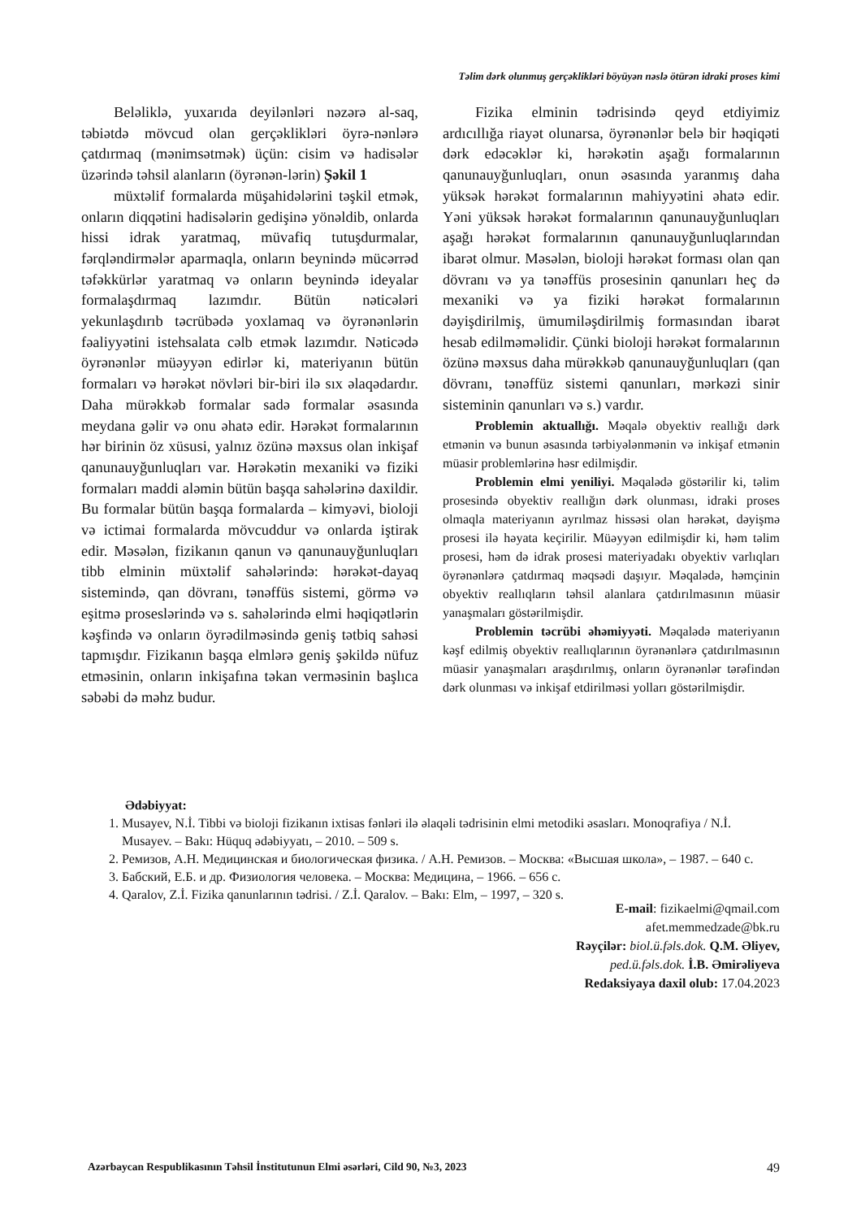Təlim dərk olunmuş gerçəklikləri böyüyən nəslə ötürən idraki proses kimi
Beləliklə, yuxarıda deyilənləri nəzərə al-saq, təbiətdə mövcud olan gerçəklikləri öyrə-nənlərə çatdırmaq (mənimsətmək) üçün: cisim və hadisələr üzərində təhsil alanların (öyrənən-lərin) Şəkil 1
müxtəlif formalarda müşahidələrini təşkil etmək, onların diqqətini hadisələrin gedişinə yönəldib, onlarda hissi idrak yaratmaq, müvafiq tutuşdurmalar, fərqləndirmələr aparmaqla, onların beynində mücərrəd təfəkkürlər yaratmaq və onların beynində ideyalar formalaşdırmaq lazımdır. Bütün nəticələri yekunlaşdırıb təcrübədə yoxlamaq və öyrənənlərin fəaliyyətini istehsalata cəlb etmək lazımdır. Nəticədə öyrənənlər müəyyən edirlər ki, materiyanın bütün formaları və hərəkət növləri bir-biri ilə sıx əlaqədardır. Daha mürəkkəb formalar sadə formalar əsasında meydana gəlir və onu əhatə edir. Hərəkət formalarının hər birinin öz xüsusi, yalnız özünə məxsus olan inkişaf qanunauyğunluqları var. Hərəkətin mexaniki və fiziki formaları maddi aləmin bütün başqa sahələrinə daxildir. Bu formalar bütün başqa formalarda – kimyəvi, bioloji və ictimai formalarda mövcuddur və onlarda iştirak edir. Məsələn, fizikanın qanun və qanunauyğunluqları tibb elminin müxtəlif sahələrində: hərəkət-dayaq sistemində, qan dövranı, tənəffüs sistemi, görmə və eşitmə proseslərində və s. sahələrində elmi həqiqətlərin kəşfində və onların öyrədilməsində geniş tətbiq sahəsi tapmışdır. Fizikanın başqa elmlərə geniş şəkildə nüfuz etməsinin, onların inkişafına təkan verməsinin başlıca səbəbi də məhz budur.
Fizika elminin tədrisində qeyd etdiyimiz ardıcıllığa riayət olunarsa, öyrənənlər belə bir həqiqəti dərk edəcəklər ki, hərəkətin aşağı formalarının qanunauyğunluqları, onun əsasında yaranmış daha yüksək hərəkət formalarının mahiyyətini əhatə edir. Yəni yüksək hərəkət formalarının qanunauyğunluqları aşağı hərəkət formalarının qanunauyğunluqlarından ibarət olmur. Məsələn, bioloji hərəkət forması olan qan dövranı və ya tənəffüs prosesinin qanunları heç də mexaniki və ya fiziki hərəkət formalarının dəyişdirilmiş, ümumiləşdirilmiş formasından ibarət hesab edilməməlidir. Çünki bioloji hərəkət formalarının özünə məxsus daha mürəkkəb qanunauyğunluqları (qan dövranı, tənəffüz sistemi qanunları, mərkəzi sinir sisteminin qanunları və s.) vardır.
Problemin aktuallığı. Məqalə obyektiv reallığı dərk etmənin və bunun əsasında tərbiyələnmənin və inkişaf etmənin müasir problemlərinə həsr edilmişdir.
Problemin elmi yeniliyi. Məqalədə göstərilir ki, təlim prosesində obyektiv reallığın dərk olunması, idraki proses olmaqla materiyanın ayrılmaz hissəsi olan hərəkət, dəyişmə prosesi ilə həyata keçirilir. Müəyyən edilmişdir ki, həm təlim prosesi, həm də idrak prosesi materiyadakı obyektiv varlıqları öyrənənlərə çatdırmaq məqsədi daşıyır. Məqalədə, həmçinin obyektiv reallıqların təhsil alanlara çatdırılmasının müasir yanaşmaları göstərilmişdir.
Problemin təcrübi əhəmiyyəti. Məqalədə materiyanın kəşf edilmiş obyektiv reallıqlarının öyrənənlərə çatdırılmasının müasir yanaşmaları araşdırılmış, onların öyrənənlər tərəfindən dərk olunması və inkişaf etdirilməsi yolları göstərilmişdir.
Ədəbiyyat:
1. Musayev, N.İ. Tibbi və bioloji fizikanın ixtisas fənləri ilə əlaqəli tədrisinin elmi metodiki əsasları. Monoqrafiya / N.İ. Musayev. – Bakı: Hüquq ədəbiyyatı, – 2010. – 509 s.
2. Ремизов, А.Н. Медицинская и биологическая физика. / А.Н. Ремизов. – Москва: «Высшая школа», – 1987. – 640 с.
3. Бабский, Е.Б. и др. Физиология человека. – Москва: Медицина, – 1966. – 656 с.
4. Qaralov, Z.İ. Fizika qanunlarının tədrisi. / Z.İ. Qaralov. – Bakı: Elm, – 1997, – 320 s.
E-mail: fizikaelmi@qmail.com
afet.memmedzade@bk.ru
Rəyçilər: biol.ü.fəls.dok. Q.M. Əliyev,
ped.ü.fəls.dok. İ.B. Əmirəliyeva
Redaksiyaya daxil olub: 17.04.2023
Azərbaycan Respublikasının Təhsil İnstitutunun Elmi əsərləri, Cild 90, №3, 2023 49